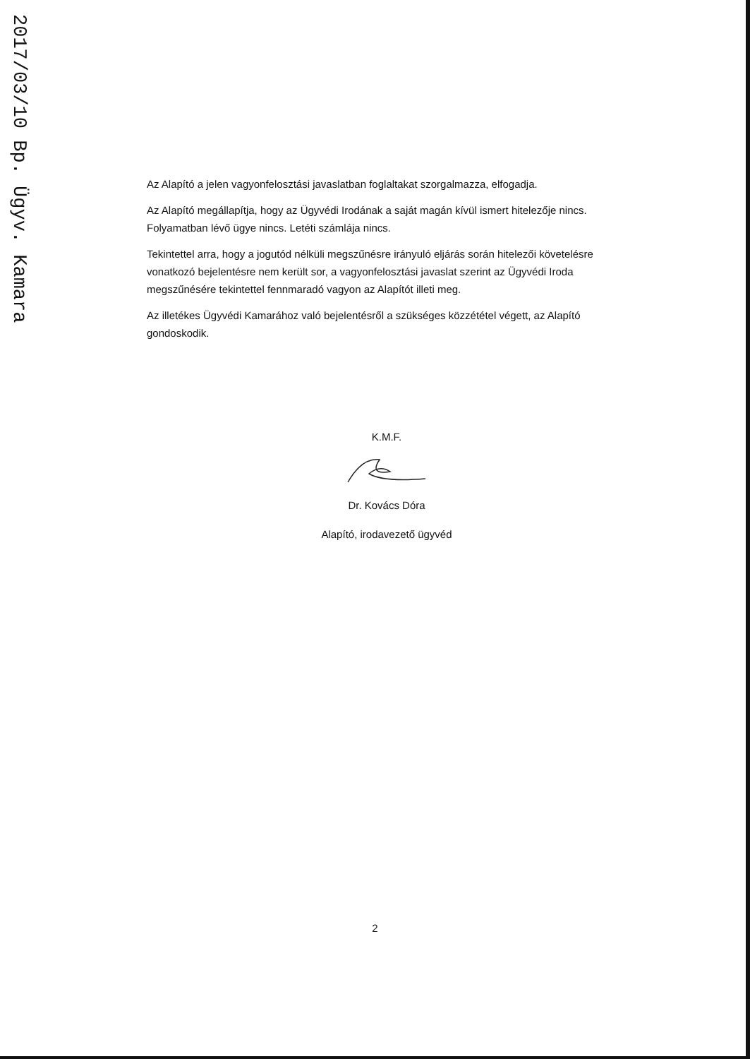2017/03/10 Bp. Ügyv. Kamara
Az Alapító a jelen vagyonfelosztási javaslatban foglaltakat szorgalmazza, elfogadja.
Az Alapító megállapítja, hogy az Ügyvédi Irodának a saját magán kívül ismert hitelezője nincs. Folyamatban lévő ügye nincs. Letéti számlája nincs.
Tekintettel arra, hogy a jogutód nélküli megszűnésre irányuló eljárás során hitelezői követelésre vonatkozó bejelentésre nem került sor, a vagyonfelosztási javaslat szerint az Ügyvédi Iroda megszűnésére tekintettel fennmaradó vagyon az Alapítót illeti meg.
Az illetékes Ügyvédi Kamarához való bejelentésről a szükséges közzététel végett, az Alapító gondoskodik.
K.M.F.
Dr. Kovács Dóra
Alapító, irodavezető ügyvéd
2